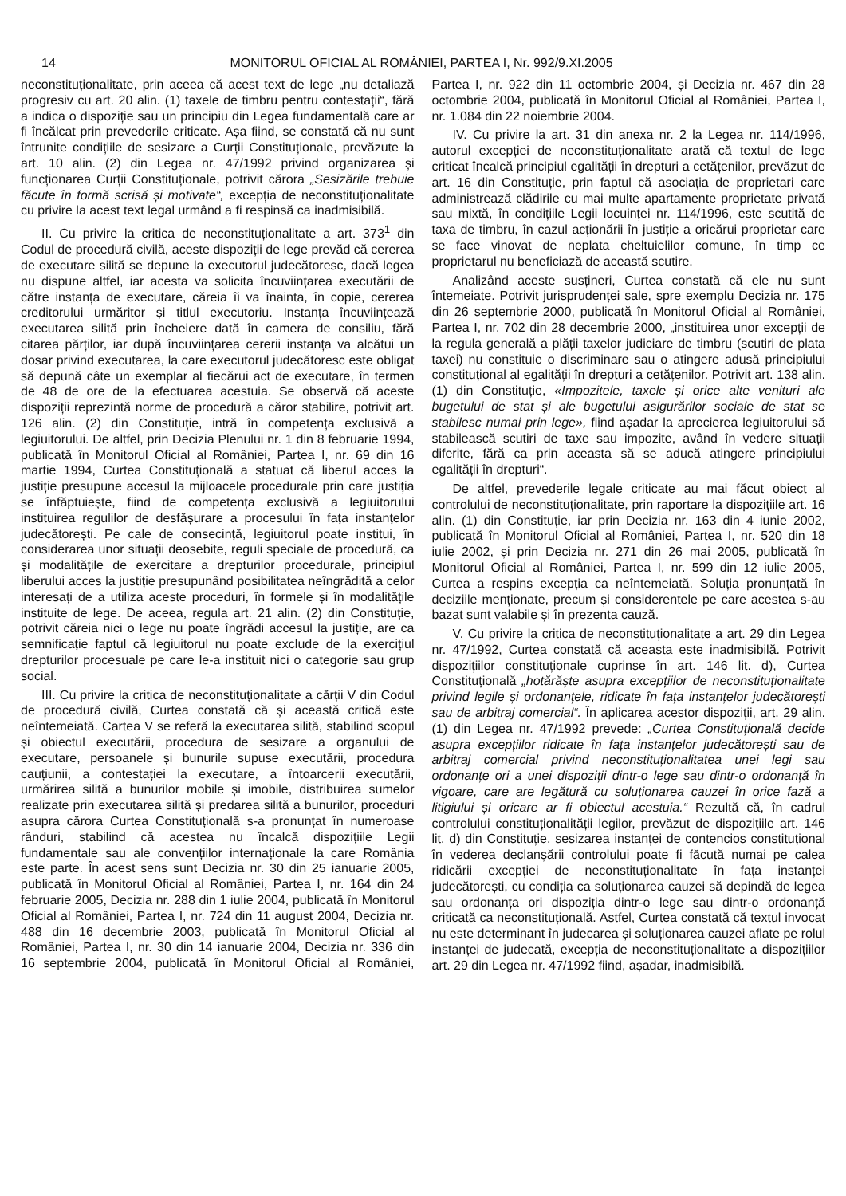14 MONITORUL OFICIAL AL ROMÂNIEI, PARTEA I, Nr. 992/9.XI.2005
neconstituționalitate, prin aceea că acest text de lege „nu detaliază progresiv cu art. 20 alin. (1) taxele de timbru pentru contestații“, fără a indica o dispoziție sau un principiu din Legea fundamentală care ar fi încălcat prin prevederile criticate. Așa fiind, se constată că nu sunt întrunite condițiile de sesizare a Curții Constituționale, prevăzute la art. 10 alin. (2) din Legea nr. 47/1992 privind organizarea și funcționarea Curții Constituționale, potrivit cărora „Sesizările trebuie făcute în formă scrisă și motivate“, excepția de neconstituționalitate cu privire la acest text legal urmând a fi respinsă ca inadmisibilă.
II. Cu privire la critica de neconstituționalitate a art. 373<sup>1</sup> din Codul de procedură civilă, aceste dispoziții de lege prevăd că cererea de executare silită se depune la executorul judecătoresc, dacă legea nu dispune altfel, iar acesta va solicita încuviințarea executării de către instanța de executare, căreia îi va înainta, în copie, cererea creditorului urmăritor și titlul executoriu. Instanța încuviințează executarea silită prin încheiere dată în camera de consiliu, fără citarea părților, iar după încuviințarea cererii instanța va alcătui un dosar privind executarea, la care executorul judecătoresc este obligat să depună câte un exemplar al fiecărui act de executare, în termen de 48 de ore de la efectuarea acestuia. Se observă că aceste dispoziții reprezintă norme de procedură a căror stabilire, potrivit art. 126 alin. (2) din Constituție, intră în competența exclusivă a legiuitorului. De altfel, prin Decizia Plenului nr. 1 din 8 februarie 1994, publicată în Monitorul Oficial al României, Partea I, nr. 69 din 16 martie 1994, Curtea Constituțională a statuat că liberul acces la justiție presupune accesul la mijloacele procedurale prin care justiția se înfăptuiește, fiind de competența exclusivă a legiuitorului instituirea regulilor de desfășurare a procesului în fața instanțelor judecătorești. Pe cale de consecință, legiuitorul poate institui, în considerarea unor situații deosebite, reguli speciale de procedură, ca și modalitățile de exercitare a drepturilor procedurale, principiul liberului acces la justiție presupunând posibilitatea neîngrădită a celor interesați de a utiliza aceste proceduri, în formele și în modalitățile instituite de lege. De aceea, regula art. 21 alin. (2) din Constituție, potrivit căreia nici o lege nu poate îngrădi accesul la justiție, are ca semnificație faptul că legiuitorul nu poate exclude de la exercițiul drepturilor procesuale pe care le-a instituit nici o categorie sau grup social.
III. Cu privire la critica de neconstituționalitate a cărții V din Codul de procedură civilă, Curtea constată că și această critică este neîntemeiată. Cartea V se referă la executarea silită, stabilind scopul și obiectul executării, procedura de sesizare a organului de executare, persoanele și bunurile supuse executării, procedura cauțiunii, a contestației la executare, a întoarcerii executării, urmărirea silită a bunurilor mobile și imobile, distribuirea sumelor realizate prin executarea silită și predarea silită a bunurilor, proceduri asupra cărora Curtea Constituțională s-a pronunțat în numeroase rânduri, stabilind că acestea nu încalcă dispozițiile Legii fundamentale sau ale convențiilor internaționale la care România este parte. În acest sens sunt Decizia nr. 30 din 25 ianuarie 2005, publicată în Monitorul Oficial al României, Partea I, nr. 164 din 24 februarie 2005, Decizia nr. 288 din 1 iulie 2004, publicată în Monitorul Oficial al României, Partea I, nr. 724 din 11 august 2004, Decizia nr. 488 din 16 decembrie 2003, publicată în Monitorul Oficial al României, Partea I, nr. 30 din 14 ianuarie 2004, Decizia nr. 336 din 16 septembrie 2004, publicată în Monitorul Oficial al României, Partea I, nr. 922 din 11 octombrie 2004, și Decizia nr. 467 din 28 octombrie 2004, publicată în Monitorul Oficial al României, Partea I, nr. 1.084 din 22 noiembrie 2004.
IV. Cu privire la art. 31 din anexa nr. 2 la Legea nr. 114/1996, autorul excepției de neconstituționalitate arată că textul de lege criticat încalcă principiul egalității în drepturi a cetățenilor, prevăzut de art. 16 din Constituție, prin faptul că asociația de proprietari care administrează clădirile cu mai multe apartamente proprietate privată sau mixtă, în condițiile Legii locuinței nr. 114/1996, este scutită de taxa de timbru, în cazul acționării în justiție a oricărui proprietar care se face vinovat de neplata cheltuielilor comune, în timp ce proprietarul nu beneficiază de această scutire.
Analizând aceste susțineri, Curtea constată că ele nu sunt întemeiate. Potrivit jurisprudenței sale, spre exemplu Decizia nr. 175 din 26 septembrie 2000, publicată în Monitorul Oficial al României, Partea I, nr. 702 din 28 decembrie 2000, „instituirea unor excepții de la regula generală a plății taxelor judiciare de timbru (scutiri de plata taxei) nu constituie o discriminare sau o atingere adusă principiului constituțional al egalității în drepturi a cetățenilor. Potrivit art. 138 alin. (1) din Constituție, «Impozitele, taxele și orice alte venituri ale bugetului de stat și ale bugetului asigurărilor sociale de stat se stabilesc numai prin lege», fiind așadar la aprecierea legiuitorului să stabilească scutiri de taxe sau impozite, având în vedere situații diferite, fără ca prin aceasta să se aducă atingere principiului egalității în drepturi“.
De altfel, prevederile legale criticate au mai făcut obiect al controlului de neconstituționalitate, prin raportare la dispozițiile art. 16 alin. (1) din Constituție, iar prin Decizia nr. 163 din 4 iunie 2002, publicată în Monitorul Oficial al României, Partea I, nr. 520 din 18 iulie 2002, și prin Decizia nr. 271 din 26 mai 2005, publicată în Monitorul Oficial al României, Partea I, nr. 599 din 12 iulie 2005, Curtea a respins excepția ca neîntemeiată. Soluția pronunțată în deciziile menționate, precum și considerentele pe care acestea s-au bazat sunt valabile și în prezenta cauză.
V. Cu privire la critica de neconstituționalitate a art. 29 din Legea nr. 47/1992, Curtea constată că aceasta este inadmisibilă. Potrivit dispozițiilor constituționale cuprinse în art. 146 lit. d), Curtea Constituțională „hotărăște asupra excepțiilor de neconstituționalitate privind legile și ordonanțele, ridicate în fața instanțelor judecătorești sau de arbitraj comercial“. În aplicarea acestor dispoziții, art. 29 alin. (1) din Legea nr. 47/1992 prevede: „Curtea Constituțională decide asupra excepțiilor ridicate în fața instanțelor judecătorești sau de arbitraj comercial privind neconstituționalitatea unei legi sau ordonanțe ori a unei dispoziții dintr-o lege sau dintr-o ordonanță în vigoare, care are legătură cu soluționarea cauzei în orice fază a litigiului și oricare ar fi obiectul acestuia.“ Rezultă că, în cadrul controlului constituționalității legilor, prevăzut de dispozițiile art. 146 lit. d) din Constituție, sesizarea instanței de contencios constituțional în vederea declanșării controlului poate fi făcută numai pe calea ridicării excepției de neconstituționalitate în fața instanței judecătorești, cu condiția ca soluționarea cauzei să depindă de legea sau ordonanța ori dispoziția dintr-o lege sau dintr-o ordonanță criticată ca neconstituțională. Astfel, Curtea constată că textul invocat nu este determinant în judecarea și soluționarea cauzei aflate pe rolul instanței de judecată, excepția de neconstituționalitate a dispozițiilor art. 29 din Legea nr. 47/1992 fiind, așadar, inadmisibilă.